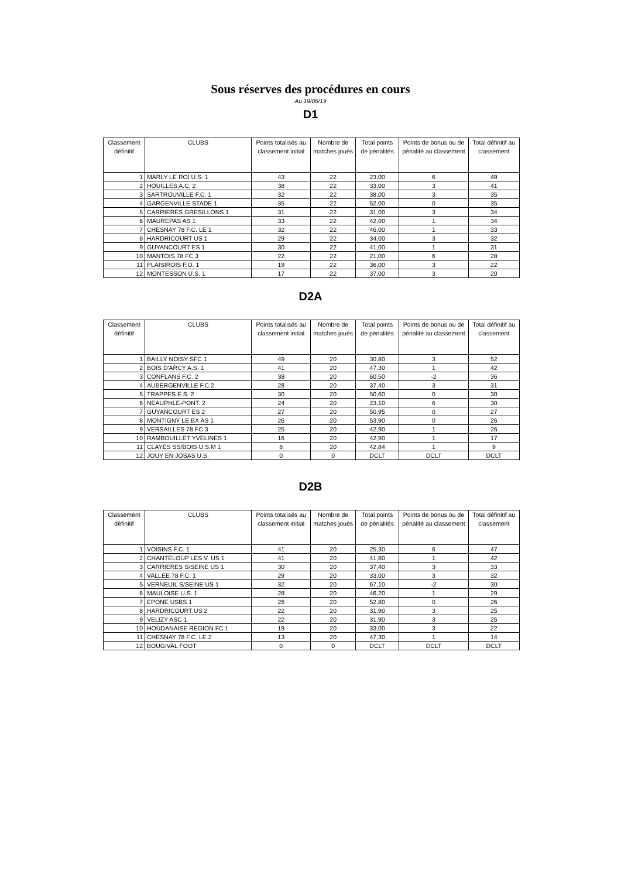Sous réserves des procédures en cours
Au 19/06/19
D1
| Classement définitif | CLUBS | Points totalisés au classement initial | Nombre de matches joués | Total points de pénalités | Points de bonus ou de pénalité au classement | Total définitif au classement |
| --- | --- | --- | --- | --- | --- | --- |
| 1 | MARLY LE ROI U.S. 1 | 43 | 22 | 23,00 | 6 | 49 |
| 2 | HOUILLES A.C. 2 | 38 | 22 | 33,00 | 3 | 41 |
| 3 | SARTROUVILLE F.C. 1 | 32 | 22 | 38,00 | 3 | 35 |
| 4 | GARGENVILLE STADE 1 | 35 | 22 | 52,00 | 0 | 35 |
| 5 | CARRIERES GRESILLONS 1 | 31 | 22 | 31,00 | 3 | 34 |
| 6 | MAUREPAS AS 1 | 33 | 22 | 42,00 | 1 | 34 |
| 7 | CHESNAY 78 F.C. LE 1 | 32 | 22 | 46,00 | 1 | 33 |
| 8 | HARDRICOURT US 1 | 29 | 22 | 34,00 | 3 | 32 |
| 9 | GUYANCOURT ES 1 | 30 | 22 | 41,00 | 1 | 31 |
| 10 | MANTOIS 78 FC 3 | 22 | 22 | 21,00 | 6 | 28 |
| 11 | PLAISIROIS F.O. 1 | 19 | 22 | 36,00 | 3 | 22 |
| 12 | MONTESSON U.S. 1 | 17 | 22 | 37,00 | 3 | 20 |
D2A
| Classement définitif | CLUBS | Points totalisés au classement initial | Nombre de matches joués | Total points de pénalités | Points de bonus ou de pénalité au classement | Total définitif au classement |
| --- | --- | --- | --- | --- | --- | --- |
| 1 | BAILLY NOISY SFC 1 | 49 | 20 | 30,80 | 3 | 52 |
| 2 | BOIS D'ARCY A.S. 1 | 41 | 20 | 47,30 | 1 | 42 |
| 3 | CONFLANS F.C. 2 | 38 | 20 | 60,50 | -2 | 36 |
| 4 | AUBERGENVILLE F.C 2 | 28 | 20 | 37,40 | 3 | 31 |
| 5 | TRAPPES E.S. 2 | 30 | 20 | 50,60 | 0 | 30 |
| 6 | NEAUPHLE-PONT. 2 | 24 | 20 | 23,10 | 6 | 30 |
| 7 | GUYANCOURT ES 2 | 27 | 20 | 50,95 | 0 | 27 |
| 8 | MONTIGNY LE BX AS 1 | 26 | 20 | 53,90 | 0 | 26 |
| 9 | VERSAILLES 78 FC 3 | 25 | 20 | 42,90 | 1 | 26 |
| 10 | RAMBOUILLET YVELINES 1 | 16 | 20 | 42,90 | 1 | 17 |
| 11 | CLAYES SS/BOIS U.S.M 1 | 8 | 20 | 42,84 | 1 | 9 |
| 12 | JOUY EN JOSAS U.S. | 0 | 0 | DCLT | DCLT | DCLT |
D2B
| Classement définitif | CLUBS | Points totalisés au classement initial | Nombre de matches joués | Total points de pénalités | Points de bonus ou de pénalité au classement | Total définitif au classement |
| --- | --- | --- | --- | --- | --- | --- |
| 1 | VOISINS F.C. 1 | 41 | 20 | 25,30 | 6 | 47 |
| 2 | CHANTELOUP LES V. US 1 | 41 | 20 | 41,80 | 1 | 42 |
| 3 | CARRIERES S/SEINE US 1 | 30 | 20 | 37,40 | 3 | 33 |
| 4 | VALLEE 78 F.C. 1 | 29 | 20 | 33,00 | 3 | 32 |
| 5 | VERNEUIL S/SEINE US 1 | 32 | 20 | 67,10 | -2 | 30 |
| 6 | MAULOISE U.S. 1 | 28 | 20 | 46,20 | 1 | 29 |
| 7 | EPONE USBS 1 | 26 | 20 | 52,80 | 0 | 26 |
| 8 | HARDRICOURT US 2 | 22 | 20 | 31,90 | 3 | 25 |
| 9 | VELIZY ASC 1 | 22 | 20 | 31,90 | 3 | 25 |
| 10 | HOUDANAISE REGION FC 1 | 19 | 20 | 33,00 | 3 | 22 |
| 11 | CHESNAY 78 F.C. LE 2 | 13 | 20 | 47,30 | 1 | 14 |
| 12 | BOUGIVAL FOOT | 0 | 0 | DCLT | DCLT | DCLT |